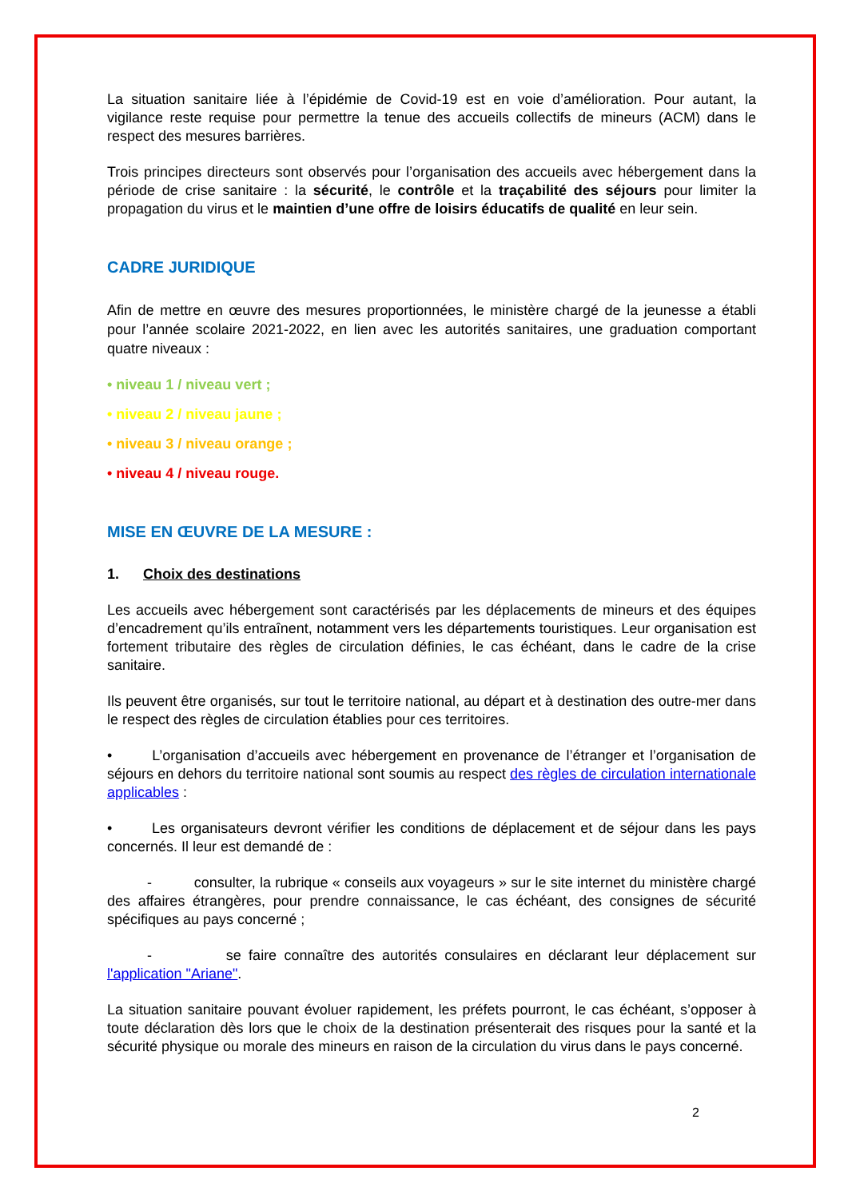La situation sanitaire liée à l’épidémie de Covid-19 est en voie d’amélioration. Pour autant, la vigilance reste requise pour permettre la tenue des accueils collectifs de mineurs (ACM) dans le respect des mesures barrières.
Trois principes directeurs sont observés pour l’organisation des accueils avec hébergement dans la période de crise sanitaire : la sécurité, le contrôle et la traçabilité des séjours pour limiter la propagation du virus et le maintien d’une offre de loisirs éducatifs de qualité en leur sein.
CADRE JURIDIQUE
Afin de mettre en œuvre des mesures proportionnées, le ministère chargé de la jeunesse a établi pour l’année scolaire 2021-2022, en lien avec les autorités sanitaires, une graduation comportant quatre niveaux :
• niveau 1 / niveau vert ;
• niveau 2 / niveau jaune ;
• niveau 3 / niveau orange ;
• niveau 4 / niveau rouge.
MISE EN ŒUVRE DE LA MESURE :
1. Choix des destinations
Les accueils avec hébergement sont caractérisés par les déplacements de mineurs et des équipes d’encadrement qu’ils entraînent, notamment vers les départements touristiques. Leur organisation est fortement tributaire des règles de circulation définies, le cas échéant, dans le cadre de la crise sanitaire.
Ils peuvent être organisés, sur tout le territoire national, au départ et à destination des outre-mer dans le respect des règles de circulation établies pour ces territoires.
• L’organisation d’accueils avec hébergement en provenance de l’étranger et l’organisation de séjours en dehors du territoire national sont soumis au respect des règles de circulation internationale applicables :
• Les organisateurs devront vérifier les conditions de déplacement et de séjour dans les pays concernés. Il leur est demandé de :
- consulter, la rubrique « conseils aux voyageurs » sur le site internet du ministère chargé des affaires étrangères, pour prendre connaissance, le cas échéant, des consignes de sécurité spécifiques au pays concerné ;
- se faire connaître des autorités consulaires en déclarant leur déplacement sur l'application "Ariane".
La situation sanitaire pouvant évoluer rapidement, les préfets pourront, le cas échéant, s’opposer à toute déclaration dès lors que le choix de la destination présenterait des risques pour la santé et la sécurité physique ou morale des mineurs en raison de la circulation du virus dans le pays concerné.
2